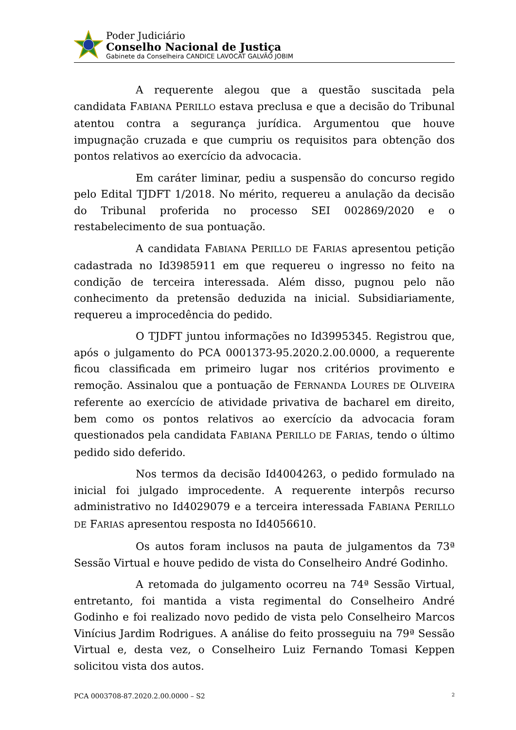Poder Judiciário
Conselho Nacional de Justiça
Gabinete da Conselheira CANDICE LAVOCAT GALVÃO JOBIM
A requerente alegou que a questão suscitada pela candidata FABIANA PERILLO estava preclusa e que a decisão do Tribunal atentou contra a segurança jurídica. Argumentou que houve impugnação cruzada e que cumpriu os requisitos para obtenção dos pontos relativos ao exercício da advocacia.
Em caráter liminar, pediu a suspensão do concurso regido pelo Edital TJDFT 1/2018. No mérito, requereu a anulação da decisão do Tribunal proferida no processo SEI 002869/2020 e o restabelecimento de sua pontuação.
A candidata FABIANA PERILLO DE FARIAS apresentou petição cadastrada no Id3985911 em que requereu o ingresso no feito na condição de terceira interessada. Além disso, pugnou pelo não conhecimento da pretensão deduzida na inicial. Subsidiariamente, requereu a improcedência do pedido.
O TJDFT juntou informações no Id3995345. Registrou que, após o julgamento do PCA 0001373-95.2020.2.00.0000, a requerente ficou classificada em primeiro lugar nos critérios provimento e remoção. Assinalou que a pontuação de FERNANDA LOURES DE OLIVEIRA referente ao exercício de atividade privativa de bacharel em direito, bem como os pontos relativos ao exercício da advocacia foram questionados pela candidata FABIANA PERILLO DE FARIAS, tendo o último pedido sido deferido.
Nos termos da decisão Id4004263, o pedido formulado na inicial foi julgado improcedente. A requerente interpôs recurso administrativo no Id4029079 e a terceira interessada FABIANA PERILLO DE FARIAS apresentou resposta no Id4056610.
Os autos foram inclusos na pauta de julgamentos da 73ª Sessão Virtual e houve pedido de vista do Conselheiro André Godinho.
A retomada do julgamento ocorreu na 74ª Sessão Virtual, entretanto, foi mantida a vista regimental do Conselheiro André Godinho e foi realizado novo pedido de vista pelo Conselheiro Marcos Vinícius Jardim Rodrigues. A análise do feito prosseguiu na 79ª Sessão Virtual e, desta vez, o Conselheiro Luiz Fernando Tomasi Keppen solicitou vista dos autos.
PCA 0003708-87.2020.2.00.0000 – S2 2